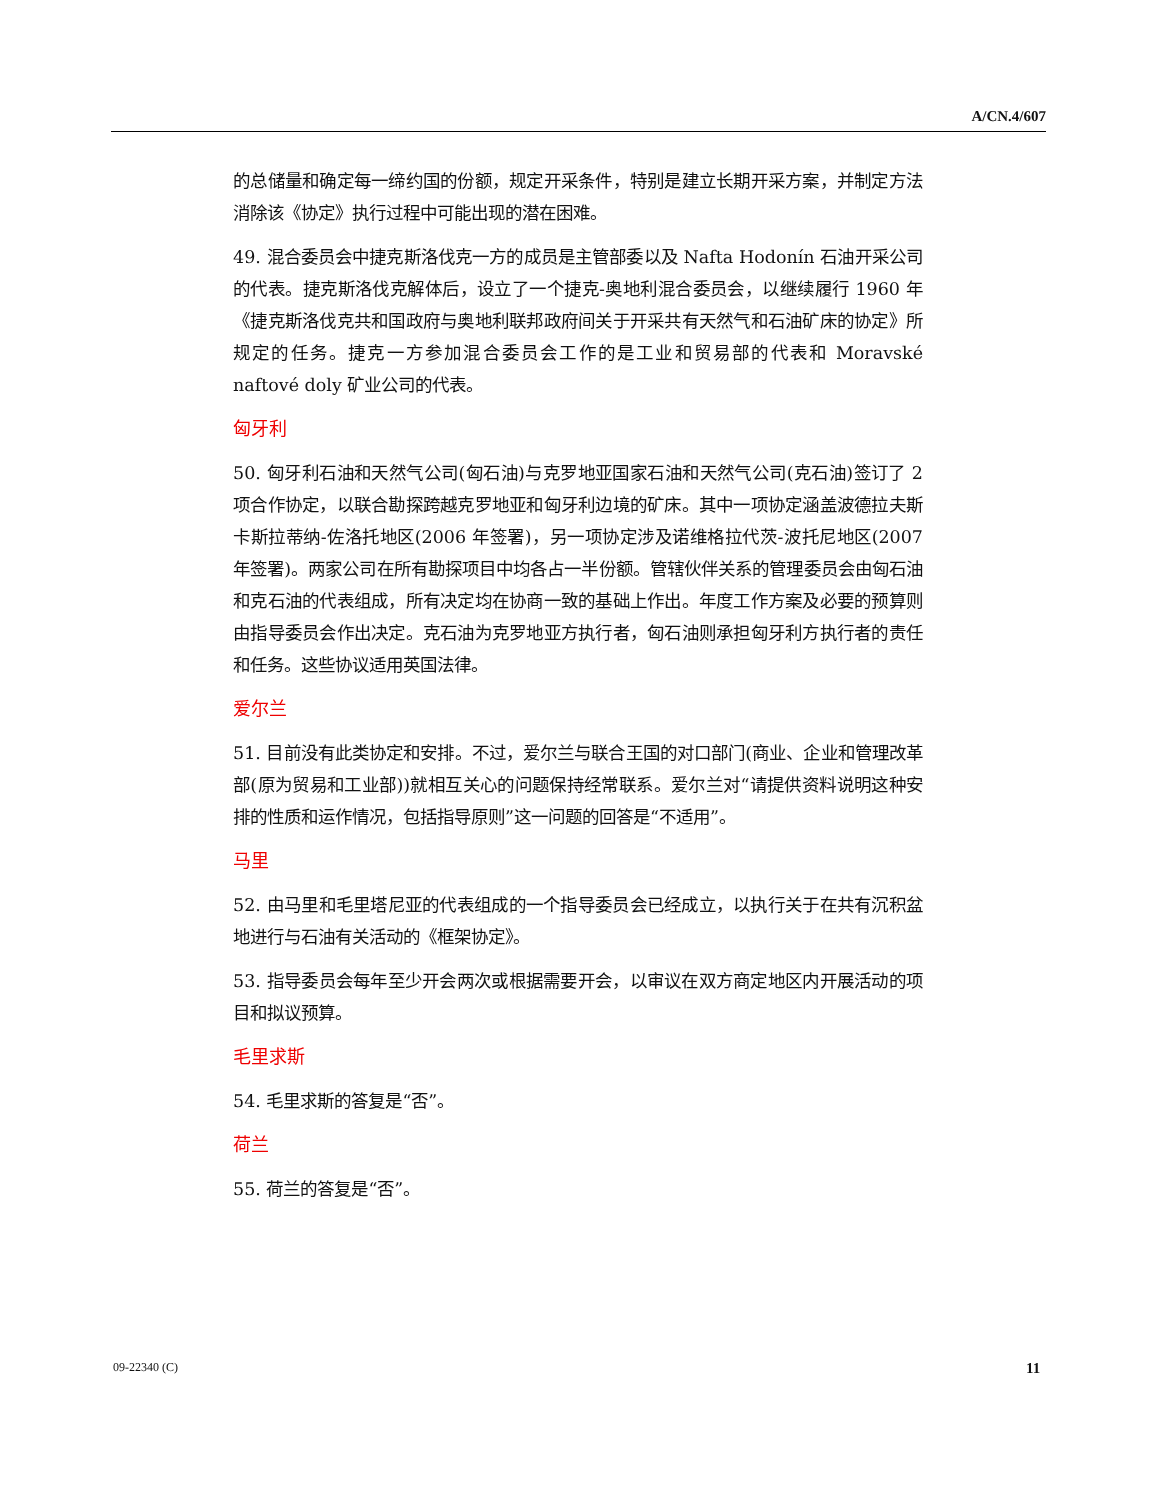A/CN.4/607
的总储量和确定每一缔约国的份额，规定开采条件，特别是建立长期开采方案，并制定方法消除该《协定》执行过程中可能出现的潜在困难。
49. 混合委员会中捷克斯洛伐克一方的成员是主管部委以及 Nafta Hodonín 石油开采公司的代表。捷克斯洛伐克解体后，设立了一个捷克-奥地利混合委员会，以继续履行 1960 年《捷克斯洛伐克共和国政府与奥地利联邦政府间关于开采共有天然气和石油矿床的协定》所规定的任务。捷克一方参加混合委员会工作的是工业和贸易部的代表和 Moravské naftové doly 矿业公司的代表。
匈牙利
50. 匈牙利石油和天然气公司(匈石油)与克罗地亚国家石油和天然气公司(克石油)签订了 2 项合作协定，以联合勘探跨越克罗地亚和匈牙利边境的矿床。其中一项协定涵盖波德拉夫斯卡斯拉蒂纳-佐洛托地区(2006 年签署)，另一项协定涉及诺维格拉代茨-波托尼地区(2007 年签署)。两家公司在所有勘探项目中均各占一半份额。管辖伙伴关系的管理委员会由匈石油和克石油的代表组成，所有决定均在协商一致的基础上作出。年度工作方案及必要的预算则由指导委员会作出决定。克石油为克罗地亚方执行者，匈石油则承担匈牙利方执行者的责任和任务。这些协议适用英国法律。
爱尔兰
51. 目前没有此类协定和安排。不过，爱尔兰与联合王国的对口部门(商业、企业和管理改革部(原为贸易和工业部))就相互关心的问题保持经常联系。爱尔兰对“请提供资料说明这种安排的性质和运作情况，包括指导原则”这一问题的回答是“不适用”。
马里
52. 由马里和毛里塔尼亚的代表组成的一个指导委员会已经成立，以执行关于在共有沉积盆地进行与石油有关活动的《框架协定》。
53. 指导委员会每年至少开会两次或根据需要开会，以审议在双方商定地区内开展活动的项目和拟议预算。
毛里求斯
54. 毛里求斯的答复是“否”。
荷兰
55. 荷兰的答复是“否”。
09-22340 (C) 11